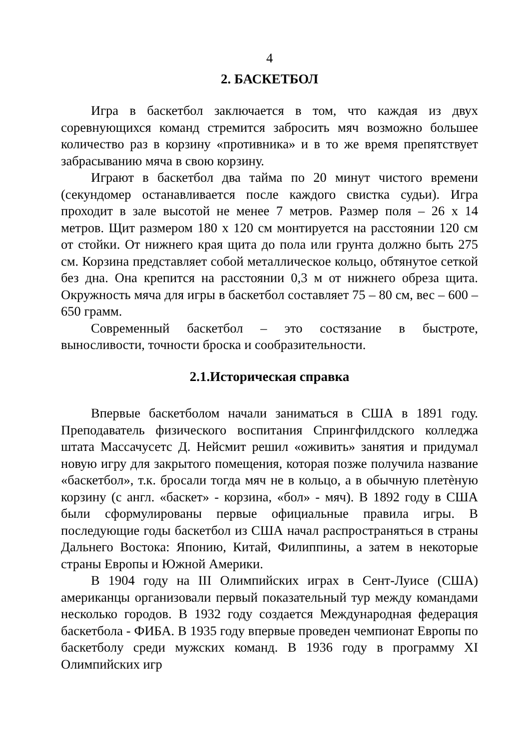4
2. БАСКЕТБОЛ
Игра в баскетбол заключается в том, что каждая из двух соревнующихся команд стремится забросить мяч возможно большее количество раз в корзину «противника» и в то же время препятствует забрасыванию мяча в свою корзину.
Играют в баскетбол два тайма по 20 минут чистого времени (секундомер останавливается после каждого свистка судьи). Игра проходит в зале высотой не менее 7 метров. Размер поля – 26 х 14 метров. Щит размером 180 х 120 см монтируется на расстоянии 120 см от стойки. От нижнего края щита до пола или грунта должно быть 275 см. Корзина представляет собой металлическое кольцо, обтянутое сеткой без дна. Она крепится на расстоянии 0,3 м от нижнего обреза щита. Окружность мяча для игры в баскетбол составляет 75 – 80 см, вес – 600 – 650 грамм.
Современный баскетбол – это состязание в быстроте, выносливости, точности броска и сообразительности.
2.1.Историческая справка
Впервые баскетболом начали заниматься в США в 1891 году. Преподаватель физического воспитания Спрингфилдского колледжа штата Массачусетс Д. Нейсмит решил «оживить» занятия и придумал новую игру для закрытого помещения, которая позже получила название «баскетбол», т.к. бросали тогда мяч не в кольцо, а в обычную плетѐную корзину (с англ. «баскет» - корзина, «бол» - мяч). В 1892 году в США были сформулированы первые официальные правила игры. В последующие годы баскетбол из США начал распространяться в страны Дальнего Востока: Японию, Китай, Филиппины, а затем в некоторые страны Европы и Южной Америки.
В 1904 году на III Олимпийских играх в Сент-Луисе (США) американцы организовали первый показательный тур между командами несколько городов. В 1932 году создается Международная федерация баскетбола - ФИБА. В 1935 году впервые проведен чемпионат Европы по баскетболу среди мужских команд. В 1936 году в программу XI Олимпийских игр